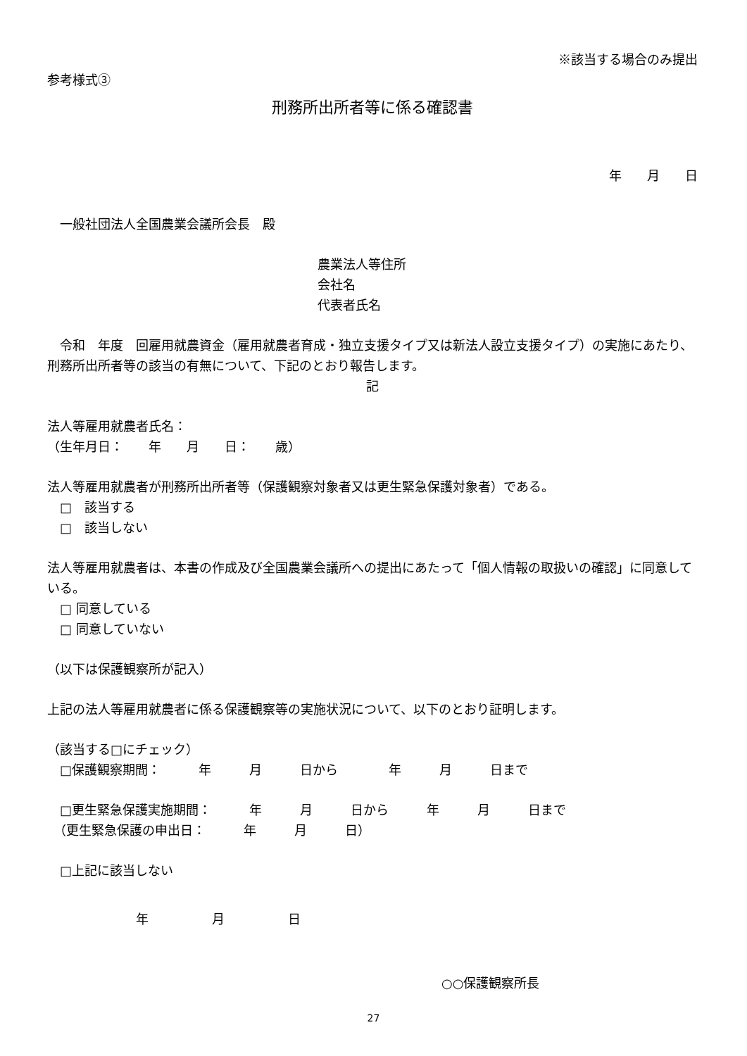※該当する場合のみ提出
参考様式③
刑務所出所者等に係る確認書
年　　月　　日
　一般社団法人全国農業会議所会長　殿
農業法人等住所
会社名
代表者氏名
　令和　年度　回雇用就農資金（雇用就農者育成・独立支援タイプ又は新法人設立支援タイプ）の実施にあたり、刑務所出所者等の該当の有無について、下記のとおり報告します。
記
法人等雇用就農者氏名：
（生年月日：　　年　　月　　日：　　歳）
法人等雇用就農者が刑務所出所者等（保護観察対象者又は更生緊急保護対象者）である。
　□　該当する
　□　該当しない
法人等雇用就農者は、本書の作成及び全国農業会議所への提出にあたって「個人情報の取扱いの確認」に同意している。
　□ 同意している
　□ 同意していない
（以下は保護観察所が記入）
上記の法人等雇用就農者に係る保護観察等の実施状況について、以下のとおり証明します。
（該当する□にチェック）
　□保護観察期間：　　　年　　　月　　　日から　　　　年　　　月　　　日まで
　□更生緊急保護実施期間：　　　年　　　月　　　日から　　　年　　　月　　　日まで
　（更生緊急保護の申出日：　　　年　　　月　　　日）
　□上記に該当しない
　　　　　　　年　　　　　月　　　　　日
○○保護観察所長
27